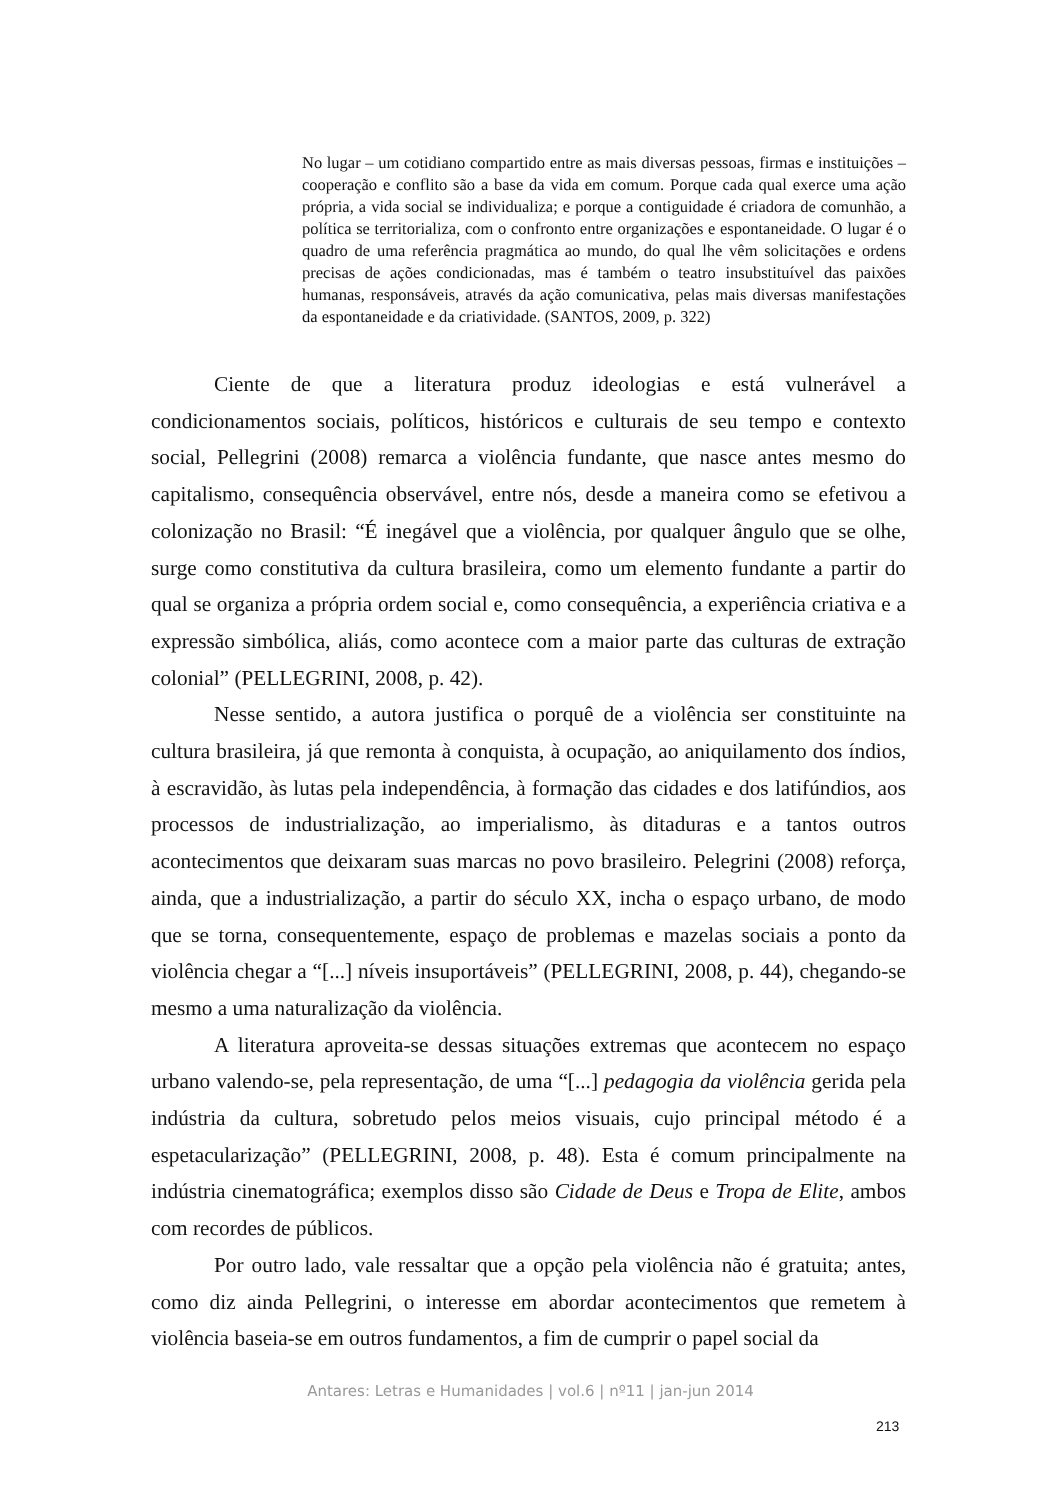No lugar – um cotidiano compartido entre as mais diversas pessoas, firmas e instituições – cooperação e conflito são a base da vida em comum. Porque cada qual exerce uma ação própria, a vida social se individualiza; e porque a contiguidade é criadora de comunhão, a política se territorializa, com o confronto entre organizações e espontaneidade. O lugar é o quadro de uma referência pragmática ao mundo, do qual lhe vêm solicitações e ordens precisas de ações condicionadas, mas é também o teatro insubstituível das paixões humanas, responsáveis, através da ação comunicativa, pelas mais diversas manifestações da espontaneidade e da criatividade. (SANTOS, 2009, p. 322)
Ciente de que a literatura produz ideologias e está vulnerável a condicionamentos sociais, políticos, históricos e culturais de seu tempo e contexto social, Pellegrini (2008) remarca a violência fundante, que nasce antes mesmo do capitalismo, consequência observável, entre nós, desde a maneira como se efetivou a colonização no Brasil: “É inegável que a violência, por qualquer ângulo que se olhe, surge como constitutiva da cultura brasileira, como um elemento fundante a partir do qual se organiza a própria ordem social e, como consequência, a experiência criativa e a expressão simbólica, aliás, como acontece com a maior parte das culturas de extração colonial” (PELLEGRINI, 2008, p. 42).
Nesse sentido, a autora justifica o porquê de a violência ser constituinte na cultura brasileira, já que remonta à conquista, à ocupação, ao aniquilamento dos índios, à escravidão, às lutas pela independência, à formação das cidades e dos latifúndios, aos processos de industrialização, ao imperialismo, às ditaduras e a tantos outros acontecimentos que deixaram suas marcas no povo brasileiro. Pelegrini (2008) reforça, ainda, que a industrialização, a partir do século XX, incha o espaço urbano, de modo que se torna, consequentemente, espaço de problemas e mazelas sociais a ponto da violência chegar a “[...] níveis insuportáveis” (PELLEGRINI, 2008, p. 44), chegando-se mesmo a uma naturalização da violência.
A literatura aproveita-se dessas situações extremas que acontecem no espaço urbano valendo-se, pela representação, de uma “[...] pedagogia da violência gerida pela indústria da cultura, sobretudo pelos meios visuais, cujo principal método é a espetacularização” (PELLEGRINI, 2008, p. 48). Esta é comum principalmente na indústria cinematográfica; exemplos disso são Cidade de Deus e Tropa de Elite, ambos com recordes de públicos.
Por outro lado, vale ressaltar que a opção pela violência não é gratuita; antes, como diz ainda Pellegrini, o interesse em abordar acontecimentos que remetem à violência baseia-se em outros fundamentos, a fim de cumprir o papel social da
Antares: Letras e Humanidades | vol.6 | nº11 | jan-jun 2014
213